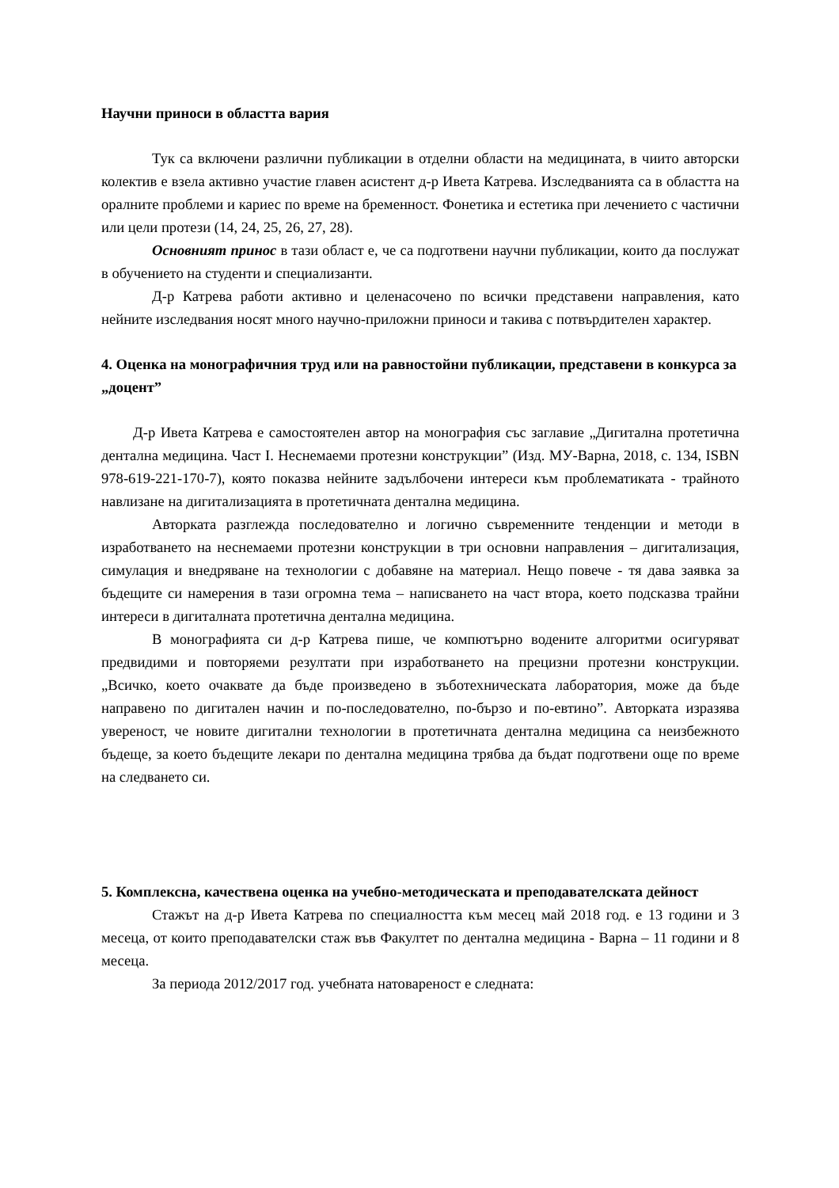Научни приноси в областта вария
Тук са включени различни публикации в отделни области на медицината, в чиито авторски колектив е взела активно участие главен асистент д-р Ивета Катрева. Изследванията са в областта на оралните проблеми и кариес по време на бременност. Фонетика и естетика при лечението с частични или цели протези (14, 24, 25, 26, 27, 28).
Основният принос в тази област е, че са подготвени научни публикации, които да послужат в обучението на студенти и специализанти.
Д-р Катрева работи активно и целенасочено по всички представени направления, като нейните изследвания носят много научно-приложни приноси и такива с потвърдителен характер.
4. Оценка на монографичния труд или на равностойни публикации, представени в конкурса за „доцент”
Д-р Ивета Катрева е самостоятелен автор на монография със заглавие „Дигитална протетична дентална медицина. Част I. Неснемаеми протезни конструкции” (Изд. МУ-Варна, 2018, с. 134, ISBN 978-619-221-170-7), която показва нейните задълбочени интереси към проблематиката - трайното навлизане на дигитализацията в протетичната дентална медицина.
Авторката разглежда последователно и логично съвременните тенденции и методи в изработването на неснемаеми протезни конструкции в три основни направления – дигитализация, симулация и внедряване на технологии с добавяне на материал. Нещо повече - тя дава заявка за бъдещите си намерения в тази огромна тема – написването на част втора, което подсказва трайни интереси в дигиталната протетична дентална медицина.
В монографията си д-р Катрева пише, че компютърно водените алгоритми осигуряват предвидими и повторяеми резултати при изработването на прецизни протезни конструкции. „Всичко, което очаквате да бъде произведено в зъботехническата лаборатория, може да бъде направено по дигитален начин и по-последователно, по-бързо и по-евтино”. Авторката изразява увереност, че новите дигитални технологии в протетичната дентална медицина са неизбежното бъдеще, за което бъдещите лекари по дентална медицина трябва да бъдат подготвени още по време на следването си.
5. Комплексна, качествена оценка на учебно-методическата и преподавателската дейност
Стажът на д-р Ивета Катрева по специалността към месец май 2018 год. е 13 години и 3 месеца, от които преподавателски стаж във Факултет по дентална медицина - Варна – 11 години и 8 месеца.
За периода 2012/2017 год. учебната натовареност е следната: